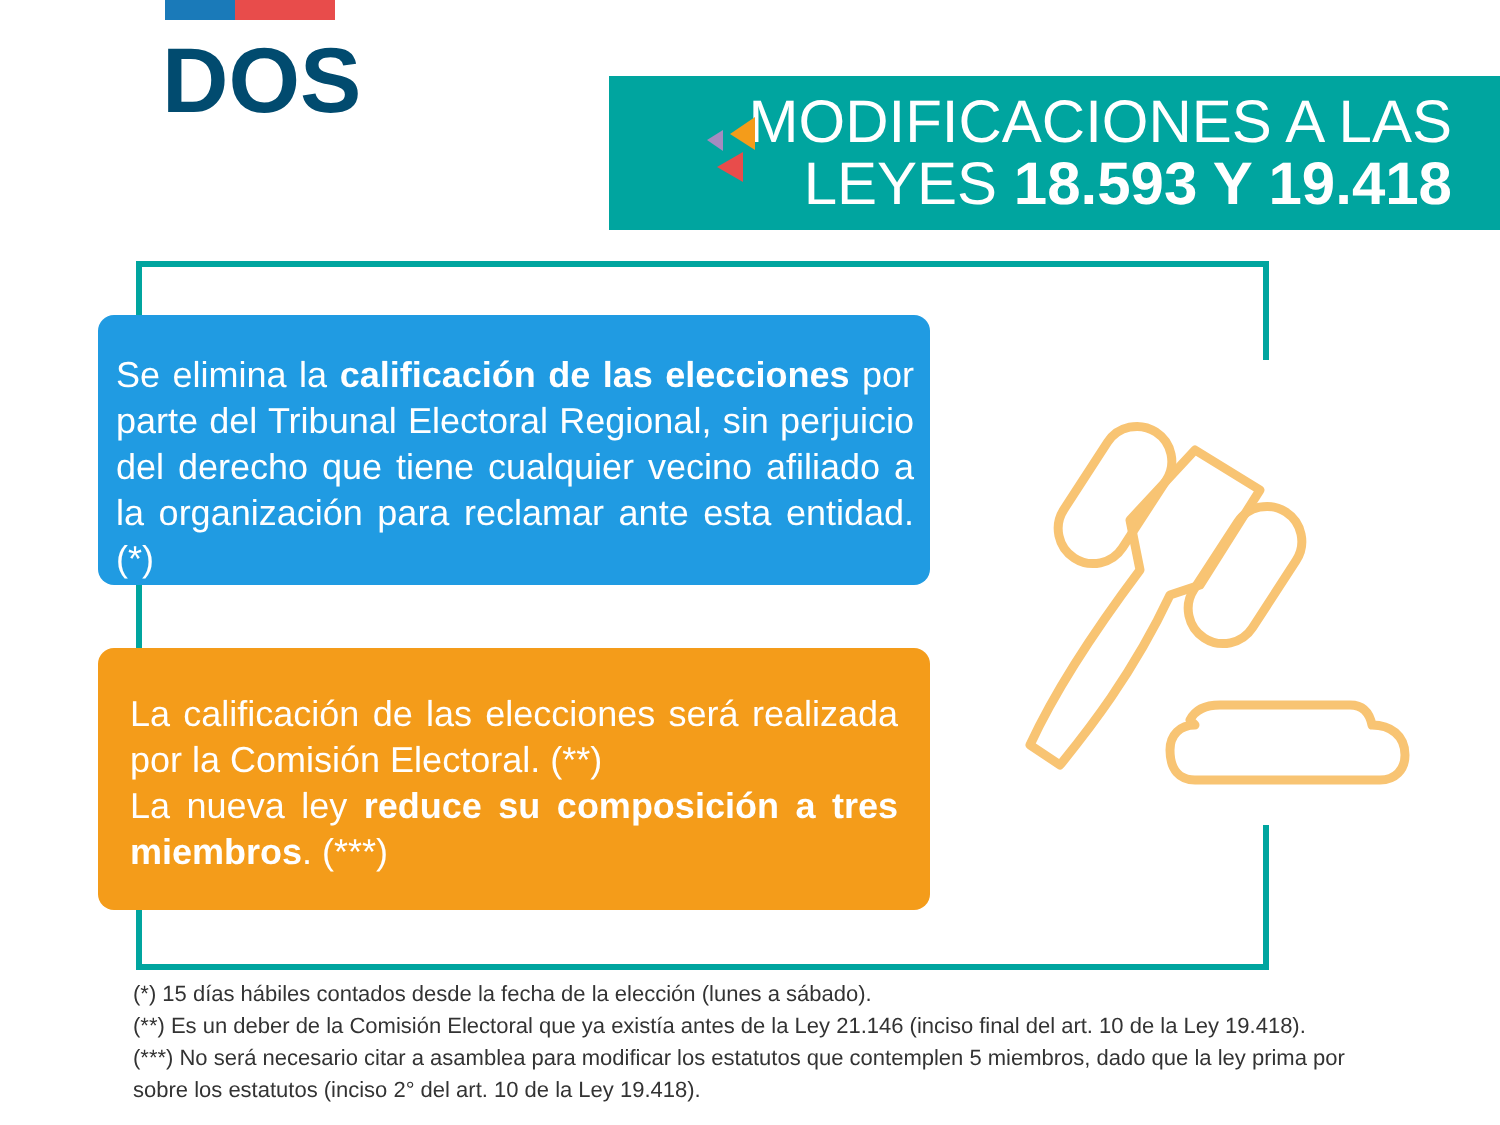DOS
MODIFICACIONES A LAS
LEYES 18.593 Y 19.418
Se elimina la calificación de las elecciones por parte del Tribunal Electoral Regional, sin perjuicio del derecho que tiene cualquier vecino afiliado a la organización para reclamar ante esta entidad. (*)
La calificación de las elecciones será realizada por la Comisión Electoral. (**)
La nueva ley reduce su composición a tres miembros. (***)
(*) 15 días hábiles contados desde la fecha de la elección (lunes a sábado).
(**) Es un deber de la Comisión Electoral que ya existía antes de la Ley 21.146 (inciso final del art. 10 de la Ley 19.418).
(***) No será necesario citar a asamblea para modificar los estatutos que contemplen 5 miembros, dado que la ley prima por sobre los estatutos (inciso 2° del art. 10 de la Ley 19.418).